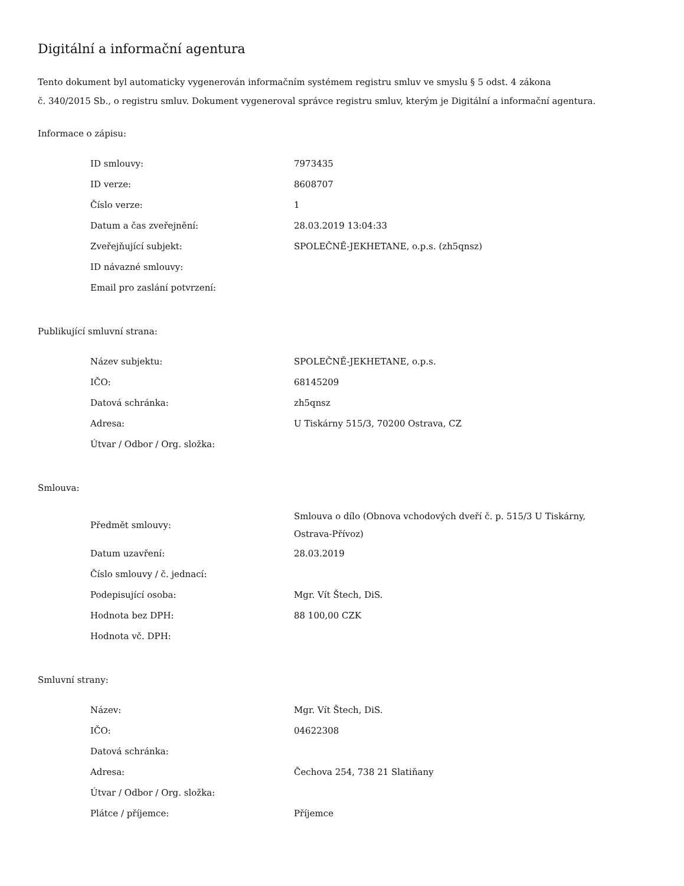Digitální a informační agentura
Tento dokument byl automaticky vygenerován informačním systémem registru smluv ve smyslu § 5 odst. 4 zákona
č. 340/2015 Sb., o registru smluv. Dokument vygeneroval správce registru smluv, kterým je Digitální a informační agentura.
Informace o zápisu:
| ID smlouvy: | 7973435 |
| ID verze: | 8608707 |
| Číslo verze: | 1 |
| Datum a čas zveřejnění: | 28.03.2019 13:04:33 |
| Zveřejňující subjekt: | SPOLEČNĚ-JEKHETANE, o.p.s. (zh5qnsz) |
| ID návazné smlouvy: | |
| Email pro zaslání potvrzení: | |
Publikující smluvní strana:
| Název subjektu: | SPOLEČNĚ-JEKHETANE, o.p.s. |
| IČO: | 68145209 |
| Datová schránka: | zh5qnsz |
| Adresa: | U Tiskárny 515/3, 70200 Ostrava, CZ |
| Útvar / Odbor / Org. složka: | |
Smlouva:
| Předmět smlouvy: | Smlouva o dílo (Obnova vchodových dveří č. p. 515/3 U Tiskárny, Ostrava-Přívoz) |
| Datum uzavření: | 28.03.2019 |
| Číslo smlouvy / č. jednací: | |
| Podepisující osoba: | Mgr. Vít Štech, DiS. |
| Hodnota bez DPH: | 88 100,00 CZK |
| Hodnota vč. DPH: | |
Smluvní strany:
| Název: | Mgr. Vít Štech, DiS. |
| IČO: | 04622308 |
| Datová schránka: | |
| Adresa: | Čechova 254, 738 21 Slatiňany |
| Útvar / Odbor / Org. složka: | |
| Plátce / příjemce: | Příjemce |